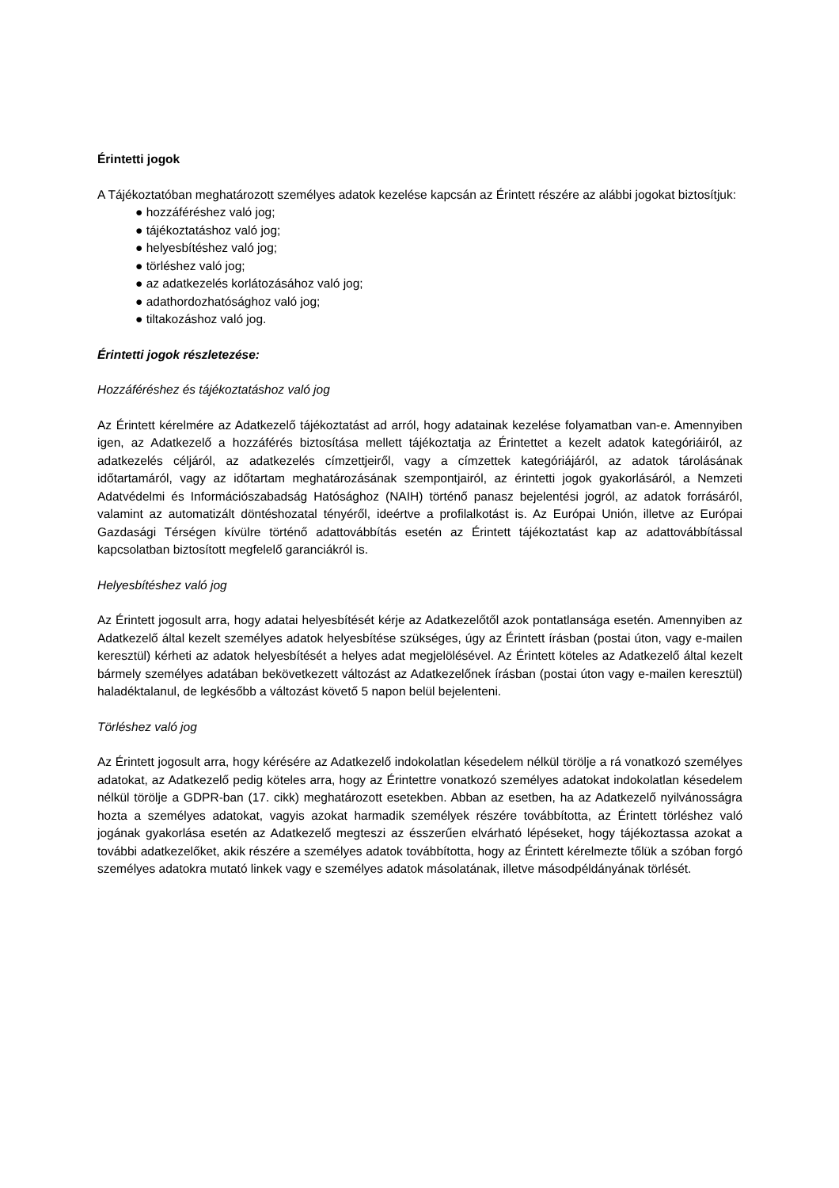Érintetti jogok
A Tájékoztatóban meghatározott személyes adatok kezelése kapcsán az Érintett részére az alábbi jogokat biztosítjuk:
● hozzáféréshez való jog;
● tájékoztatáshoz való jog;
● helyesbítéshez való jog;
● törléshez való jog;
● az adatkezelés korlátozásához való jog;
● adathordozhatósághoz való jog;
● tiltakozáshoz való jog.
Érintetti jogok részletezése:
Hozzáféréshez és tájékoztatáshoz való jog
Az Érintett kérelmére az Adatkezelő tájékoztatást ad arról, hogy adatainak kezelése folyamatban van-e. Amennyiben igen, az Adatkezelő a hozzáférés biztosítása mellett tájékoztatja az Érintettet a kezelt adatok kategóriáiról, az adatkezelés céljáról, az adatkezelés címzettjeiről, vagy a címzettek kategóriájáról, az adatok tárolásának időtartamáról, vagy az időtartam meghatározásának szempontjairól, az érintetti jogok gyakorlásáról, a Nemzeti Adatvédelmi és Információszabadság Hatósághoz (NAIH) történő panasz bejelentési jogról, az adatok forrásáról, valamint az automatizált döntéshozatal tényéről, ideértve a profilalkotást is. Az Európai Unión, illetve az Európai Gazdasági Térségen kívülre történő adattovábbítás esetén az Érintett tájékoztatást kap az adattovábbítással kapcsolatban biztosított megfelelő garanciákról is.
Helyesbítéshez való jog
Az Érintett jogosult arra, hogy adatai helyesbítését kérje az Adatkezelőtől azok pontatlansága esetén. Amennyiben az Adatkezelő által kezelt személyes adatok helyesbítése szükséges, úgy az Érintett írásban (postai úton, vagy e-mailen keresztül) kérheti az adatok helyesbítését a helyes adat megjelölésével. Az Érintett köteles az Adatkezelő által kezelt bármely személyes adatában bekövetkezett változást az Adatkezelőnek írásban (postai úton vagy e-mailen keresztül) haladéktalanul, de legkésőbb a változást követő 5 napon belül bejelenteni.
Törléshez való jog
Az Érintett jogosult arra, hogy kérésére az Adatkezelő indokolatlan késedelem nélkül törölje a rá vonatkozó személyes adatokat, az Adatkezelő pedig köteles arra, hogy az Érintettre vonatkozó személyes adatokat indokolatlan késedelem nélkül törölje a GDPR-ban (17. cikk) meghatározott esetekben. Abban az esetben, ha az Adatkezelő nyilvánosságra hozta a személyes adatokat, vagyis azokat harmadik személyek részére továbbította, az Érintett törléshez való jogának gyakorlása esetén az Adatkezelő megteszi az ésszerűen elvárható lépéseket, hogy tájékoztassa azokat a további adatkezelőket, akik részére a személyes adatok továbbította, hogy az Érintett kérelmezte tőlük a szóban forgó személyes adatokra mutató linkek vagy e személyes adatok másolatának, illetve másodpéldányának törlését.